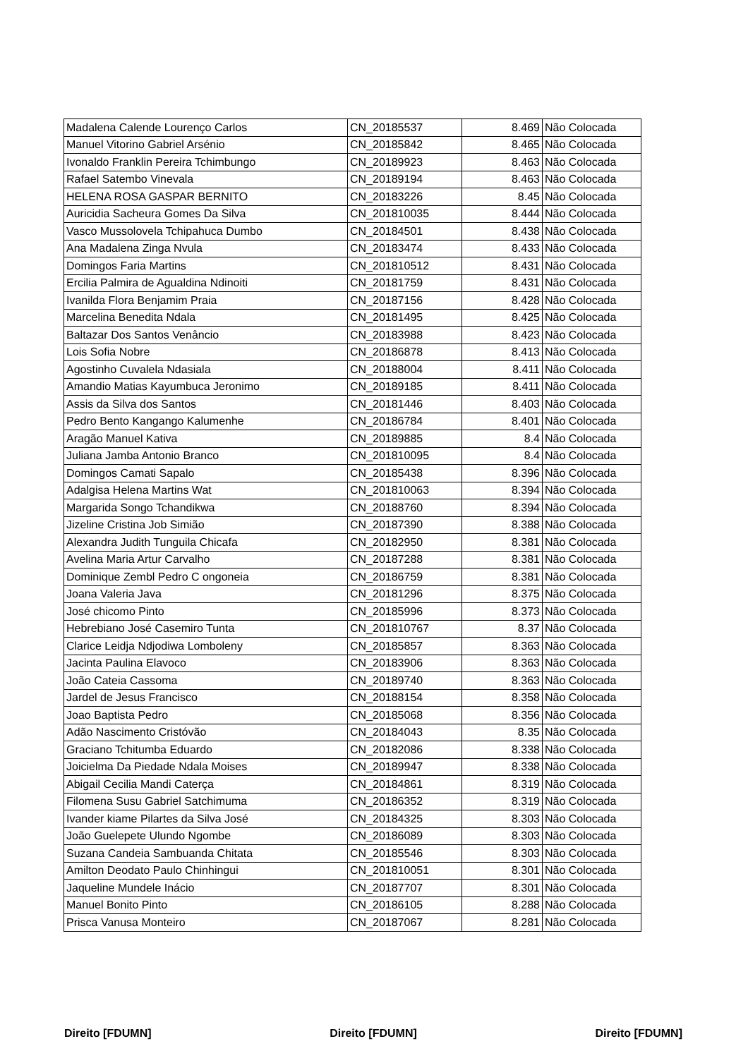| Madalena Calende Lourenço Carlos | CN_20185537 | 8.469 | Não Colocada |
| Manuel Vitorino Gabriel Arsénio | CN_20185842 | 8.465 | Não Colocada |
| Ivonaldo Franklin Pereira Tchimbungo | CN_20189923 | 8.463 | Não Colocada |
| Rafael Satembo Vinevala | CN_20189194 | 8.463 | Não Colocada |
| HELENA ROSA GASPAR BERNITO | CN_20183226 | 8.45 | Não Colocada |
| Auricidia Sacheura Gomes Da Silva | CN_201810035 | 8.444 | Não Colocada |
| Vasco Mussolovela Tchipahuca Dumbo | CN_20184501 | 8.438 | Não Colocada |
| Ana Madalena Zinga Nvula | CN_20183474 | 8.433 | Não Colocada |
| Domingos Faria Martins | CN_201810512 | 8.431 | Não Colocada |
| Ercilia Palmira de Agualdina Ndinoiti | CN_20181759 | 8.431 | Não Colocada |
| Ivanilda Flora Benjamim Praia | CN_20187156 | 8.428 | Não Colocada |
| Marcelina Benedita Ndala | CN_20181495 | 8.425 | Não Colocada |
| Baltazar Dos Santos Venâncio | CN_20183988 | 8.423 | Não Colocada |
| Lois Sofia Nobre | CN_20186878 | 8.413 | Não Colocada |
| Agostinho Cuvalela Ndasiala | CN_20188004 | 8.411 | Não Colocada |
| Amandio Matias Kayumbuca Jeronimo | CN_20189185 | 8.411 | Não Colocada |
| Assis da Silva dos Santos | CN_20181446 | 8.403 | Não Colocada |
| Pedro Bento Kangango Kalumenhe | CN_20186784 | 8.401 | Não Colocada |
| Aragão Manuel Kativa | CN_20189885 | 8.4 | Não Colocada |
| Juliana Jamba Antonio Branco | CN_201810095 | 8.4 | Não Colocada |
| Domingos Camati Sapalo | CN_20185438 | 8.396 | Não Colocada |
| Adalgisa Helena Martins Wat | CN_201810063 | 8.394 | Não Colocada |
| Margarida Songo Tchandikwa | CN_20188760 | 8.394 | Não Colocada |
| Jizeline Cristina Job Simião | CN_20187390 | 8.388 | Não Colocada |
| Alexandra Judith Tunguila Chicafa | CN_20182950 | 8.381 | Não Colocada |
| Avelina Maria Artur Carvalho | CN_20187288 | 8.381 | Não Colocada |
| Dominique Zembl Pedro C ongoneia | CN_20186759 | 8.381 | Não Colocada |
| Joana Valeria Java | CN_20181296 | 8.375 | Não Colocada |
| José chicomo Pinto | CN_20185996 | 8.373 | Não Colocada |
| Hebrebiano José Casemiro Tunta | CN_201810767 | 8.37 | Não Colocada |
| Clarice Leidja Ndjodiwa Lomboleny | CN_20185857 | 8.363 | Não Colocada |
| Jacinta Paulina Elavoco | CN_20183906 | 8.363 | Não Colocada |
| João Cateia Cassoma | CN_20189740 | 8.363 | Não Colocada |
| Jardel de Jesus Francisco | CN_20188154 | 8.358 | Não Colocada |
| Joao Baptista Pedro | CN_20185068 | 8.356 | Não Colocada |
| Adão Nascimento Cristóvão | CN_20184043 | 8.35 | Não Colocada |
| Graciano Tchitumba Eduardo | CN_20182086 | 8.338 | Não Colocada |
| Joicielma Da Piedade Ndala Moises | CN_20189947 | 8.338 | Não Colocada |
| Abigail Cecilia Mandi Caterça | CN_20184861 | 8.319 | Não Colocada |
| Filomena Susu Gabriel Satchimuma | CN_20186352 | 8.319 | Não Colocada |
| Ivander kiame Pilartes da Silva José | CN_20184325 | 8.303 | Não Colocada |
| João Guelepete Ulundo Ngombe | CN_20186089 | 8.303 | Não Colocada |
| Suzana Candeia Sambuanda Chitata | CN_20185546 | 8.303 | Não Colocada |
| Amilton Deodato Paulo Chinhingui | CN_201810051 | 8.301 | Não Colocada |
| Jaqueline Mundele Inácio | CN_20187707 | 8.301 | Não Colocada |
| Manuel Bonito Pinto | CN_20186105 | 8.288 | Não Colocada |
| Prisca Vanusa Monteiro | CN_20187067 | 8.281 | Não Colocada |
Direito [FDUMN] Direito [FDUMN] Direito [FDUMN]